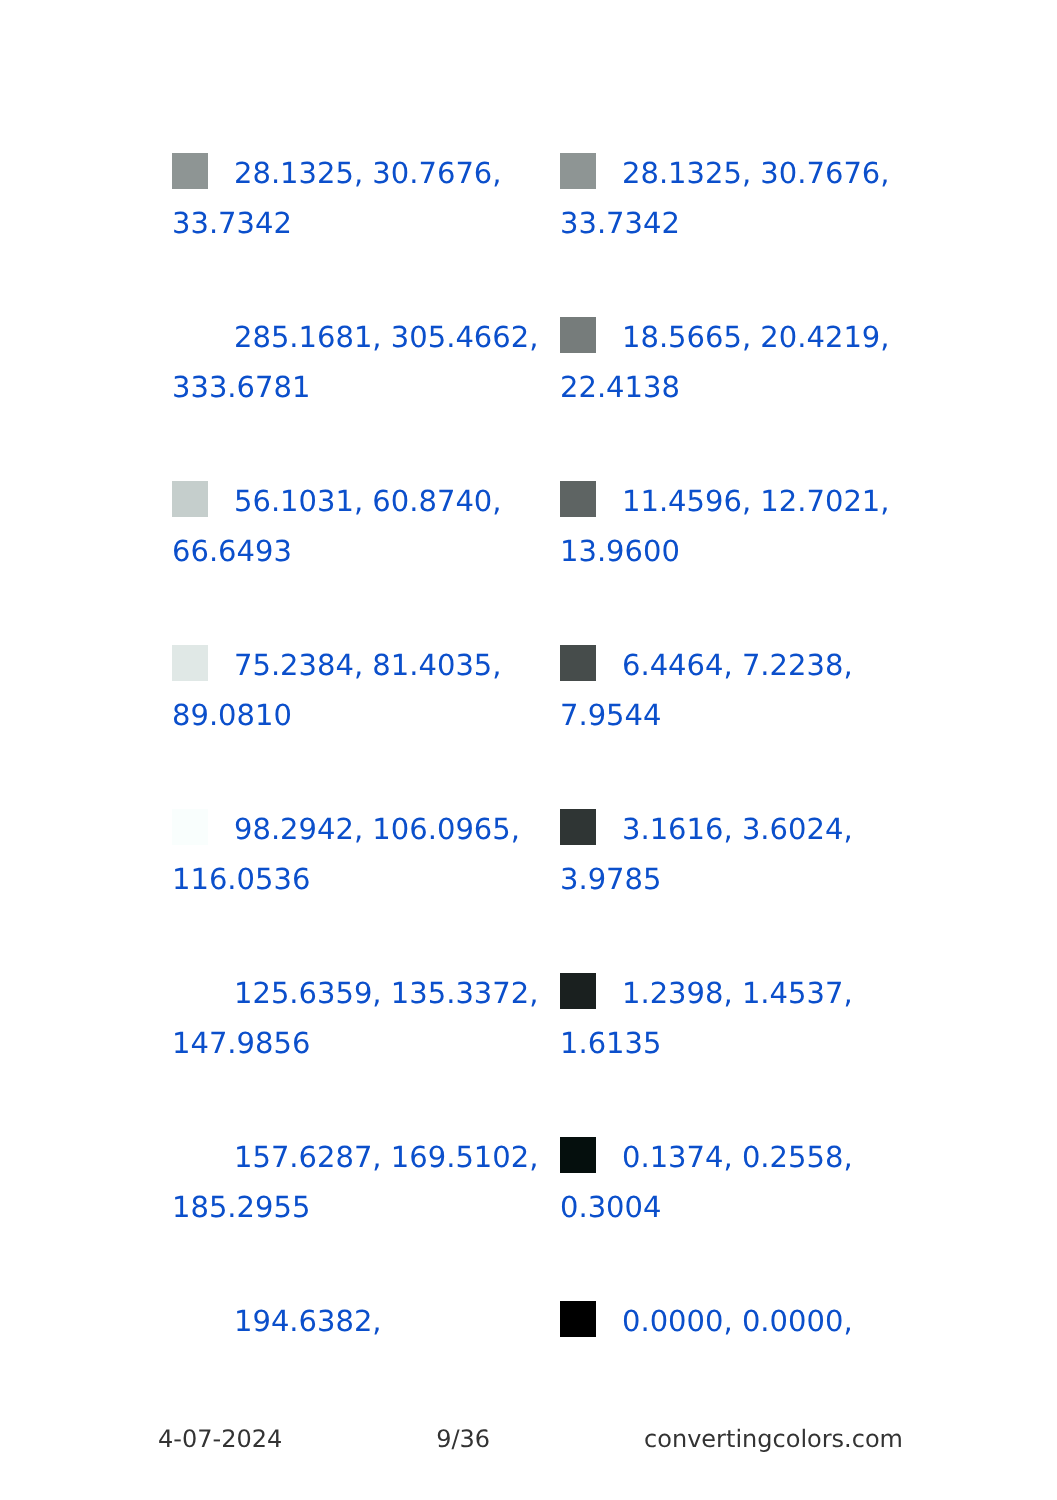28.1325, 30.7676, 33.7342
28.1325, 30.7676, 33.7342
285.1681, 305.4662, 333.6781
18.5665, 20.4219, 22.4138
56.1031, 60.8740, 66.6493
11.4596, 12.7021, 13.9600
75.2384, 81.4035, 89.0810
6.4464, 7.2238, 7.9544
98.2942, 106.0965, 116.0536
3.1616, 3.6024, 3.9785
125.6359, 135.3372, 147.9856
1.2398, 1.4537, 1.6135
157.6287, 169.5102, 185.2955
0.1374, 0.2558, 0.3004
194.6382,
0.0000, 0.0000,
4-07-2024 9/36 convertingcolors.com